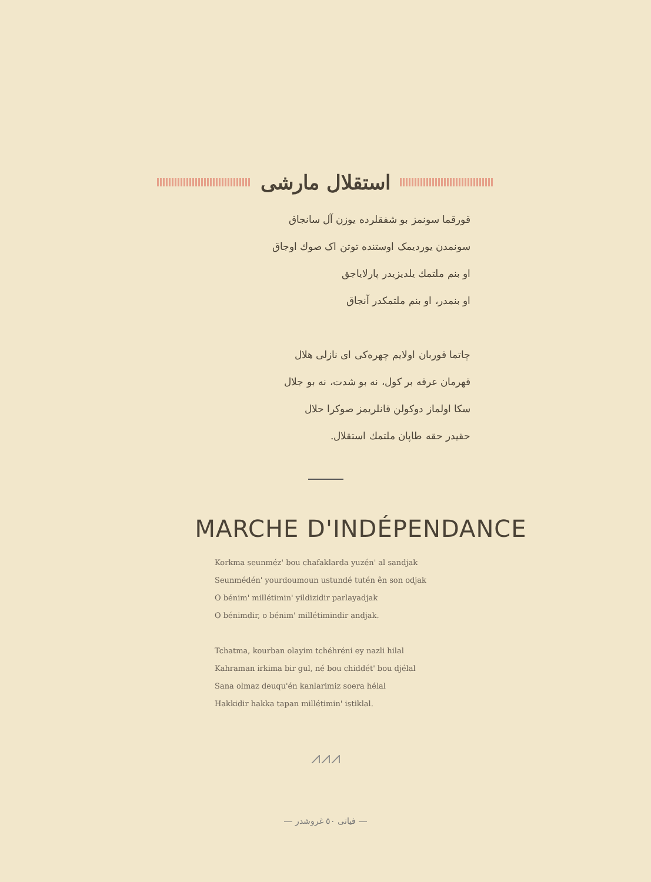استقلال مارشی
قورقما سونمز بو شفقلرده یوزن آل سانجاق
سونمدن یوردیمک اوستنده توتن اک صوك اوجاق
او بنم ملتمك یلدیزیدر پارلایاجق
او بنمدر، او بنم ملتمکدر آنجاق
چاتما قوربان اولایم چهره‌کی ای نازلی هلال
قهرمان عرقه بر کول، نه بو شدت، نه بو جلال
سکا اولماز دوکولن قانلریمز صوکرا حلال
حقیدر حقه طاپان ملتمك استقلال.
MARCHE D'INDÉPENDANCE
Korkma seunméz' bou chafaklarda yuzén' al sandjak
Seunmédén' yourdoumoun ustundé tutén ên son odjak
O bénim' millétimin' yildizidir parlayadjak
O bénimdir, o bénim' millétimindir andjak.
Tchatma, kourban olayim tchéhréni ey nazli hilal
Kahraman irkima bir gul, né bou chiddét' bou djélal
Sana olmaz deuqu'én kanlarimiz soera hélal
Hakkidir hakka tapan millétimin' istiklal.
⩘⩘⩘
― فیاتی ٥٠ غروشدر ―